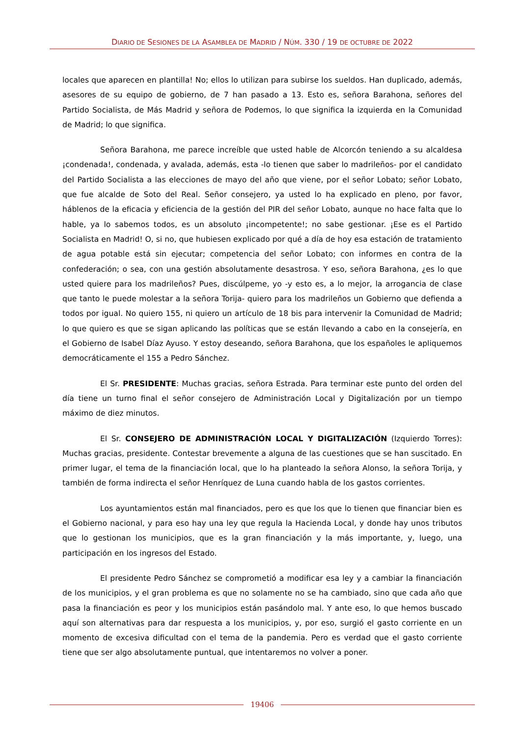DIARIO DE SESIONES DE LA ASAMBLEA DE MADRID / NÚM. 330 / 19 DE OCTUBRE DE 2022
locales que aparecen en plantilla! No; ellos lo utilizan para subirse los sueldos. Han duplicado, además, asesores de su equipo de gobierno, de 7 han pasado a 13. Esto es, señora Barahona, señores del Partido Socialista, de Más Madrid y señora de Podemos, lo que significa la izquierda en la Comunidad de Madrid; lo que significa.
Señora Barahona, me parece increíble que usted hable de Alcorcón teniendo a su alcaldesa ¡condenada!, condenada, y avalada, además, esta -lo tienen que saber lo madrileños- por el candidato del Partido Socialista a las elecciones de mayo del año que viene, por el señor Lobato; señor Lobato, que fue alcalde de Soto del Real. Señor consejero, ya usted lo ha explicado en pleno, por favor, háblenos de la eficacia y eficiencia de la gestión del PIR del señor Lobato, aunque no hace falta que lo hable, ya lo sabemos todos, es un absoluto ¡incompetente!; no sabe gestionar. ¡Ese es el Partido Socialista en Madrid! O, si no, que hubiesen explicado por qué a día de hoy esa estación de tratamiento de agua potable está sin ejecutar; competencia del señor Lobato; con informes en contra de la confederación; o sea, con una gestión absolutamente desastrosa. Y eso, señora Barahona, ¿es lo que usted quiere para los madrileños? Pues, discúlpeme, yo -y esto es, a lo mejor, la arrogancia de clase que tanto le puede molestar a la señora Torija- quiero para los madrileños un Gobierno que defienda a todos por igual. No quiero 155, ni quiero un artículo de 18 bis para intervenir la Comunidad de Madrid; lo que quiero es que se sigan aplicando las políticas que se están llevando a cabo en la consejería, en el Gobierno de Isabel Díaz Ayuso. Y estoy deseando, señora Barahona, que los españoles le apliquemos democráticamente el 155 a Pedro Sánchez.
El Sr. PRESIDENTE: Muchas gracias, señora Estrada. Para terminar este punto del orden del día tiene un turno final el señor consejero de Administración Local y Digitalización por un tiempo máximo de diez minutos.
El Sr. CONSEJERO DE ADMINISTRACIÓN LOCAL Y DIGITALIZACIÓN (Izquierdo Torres): Muchas gracias, presidente. Contestar brevemente a alguna de las cuestiones que se han suscitado. En primer lugar, el tema de la financiación local, que lo ha planteado la señora Alonso, la señora Torija, y también de forma indirecta el señor Henríquez de Luna cuando habla de los gastos corrientes.
Los ayuntamientos están mal financiados, pero es que los que lo tienen que financiar bien es el Gobierno nacional, y para eso hay una ley que regula la Hacienda Local, y donde hay unos tributos que lo gestionan los municipios, que es la gran financiación y la más importante, y, luego, una participación en los ingresos del Estado.
El presidente Pedro Sánchez se comprometió a modificar esa ley y a cambiar la financiación de los municipios, y el gran problema es que no solamente no se ha cambiado, sino que cada año que pasa la financiación es peor y los municipios están pasándolo mal. Y ante eso, lo que hemos buscado aquí son alternativas para dar respuesta a los municipios, y, por eso, surgió el gasto corriente en un momento de excesiva dificultad con el tema de la pandemia. Pero es verdad que el gasto corriente tiene que ser algo absolutamente puntual, que intentaremos no volver a poner.
19406